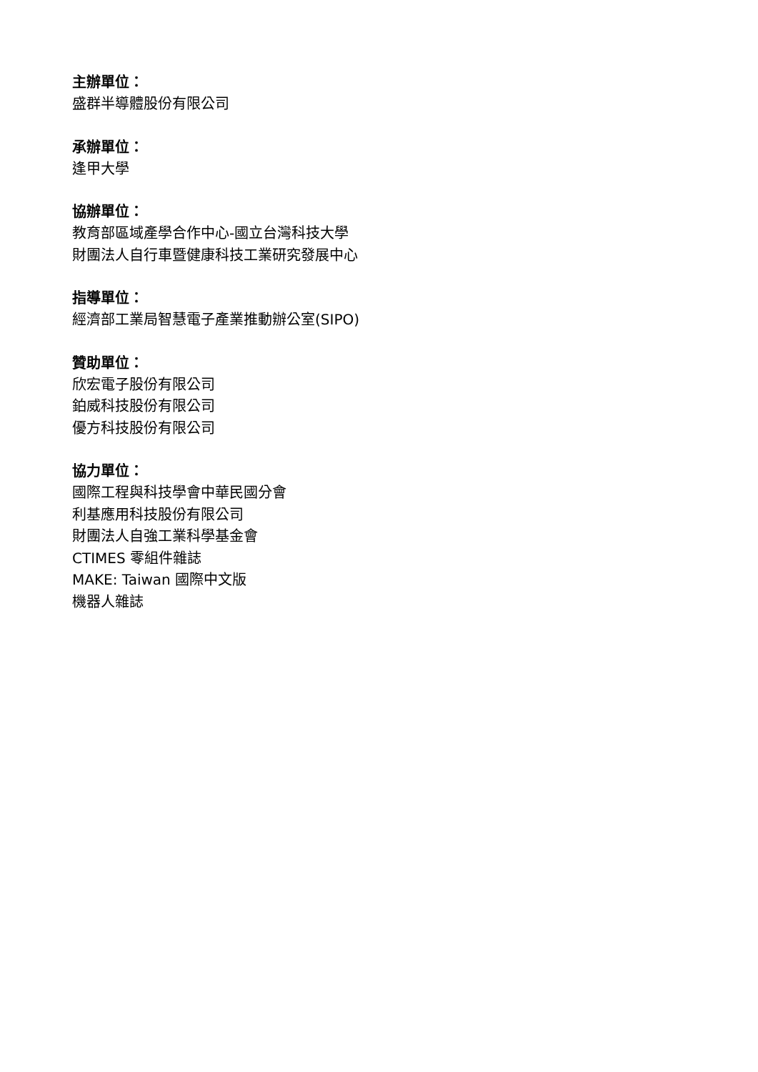主辦單位：
盛群半導體股份有限公司
承辦單位：
逢甲大學
協辦單位：
教育部區域產學合作中心-國立台灣科技大學
財團法人自行車暨健康科技工業研究發展中心
指導單位：
經濟部工業局智慧電子產業推動辦公室(SIPO)
贊助單位：
欣宏電子股份有限公司
鉑威科技股份有限公司
優方科技股份有限公司
協力單位：
國際工程與科技學會中華民國分會
利基應用科技股份有限公司
財團法人自強工業科學基金會
CTIMES 零組件雜誌
MAKE: Taiwan 國際中文版
機器人雜誌